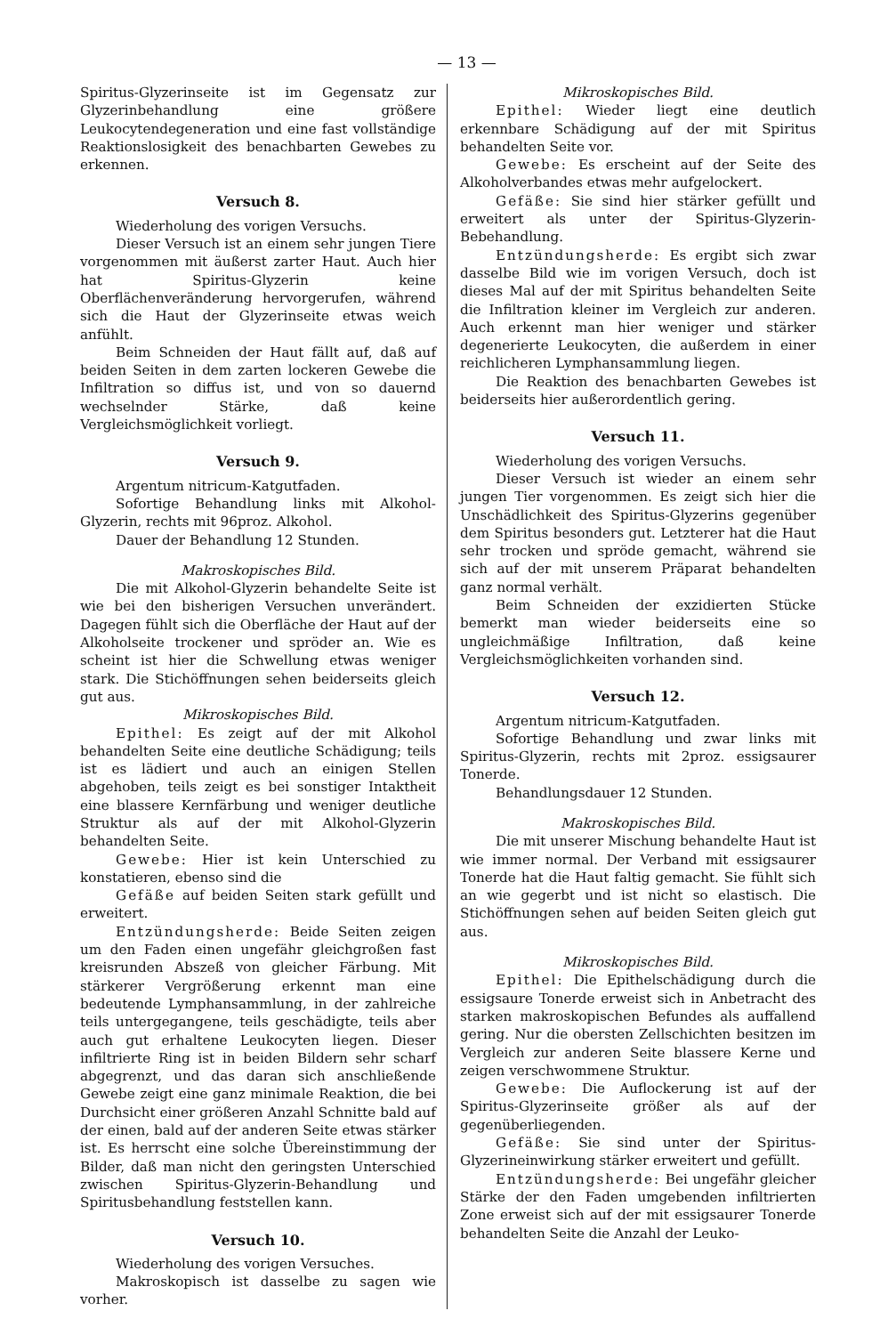— 13 —
Spiritus-Glyzerinseite ist im Gegensatz zur Glyzerinbehandlung eine größere Leukocytendegeneration und eine fast vollständige Reaktionslosigkeit des benachbarten Gewebes zu erkennen.
Versuch 8.
Wiederholung des vorigen Versuchs.
Dieser Versuch ist an einem sehr jungen Tiere vorgenommen mit äußerst zarter Haut. Auch hier hat Spiritus-Glyzerin keine Oberflächenveränderung hervorgerufen, während sich die Haut der Glyzerinseite etwas weich anfühlt.
Beim Schneiden der Haut fällt auf, daß auf beiden Seiten in dem zarten lockeren Gewebe die Infiltration so diffus ist, und von so dauernd wechselnder Stärke, daß keine Vergleichsmöglichkeit vorliegt.
Versuch 9.
Argentum nitricum-Katgutfaden.
Sofortige Behandlung links mit Alkohol-Glyzerin, rechts mit 96proz. Alkohol.
Dauer der Behandlung 12 Stunden.
Makroskopisches Bild.
Die mit Alkohol-Glyzerin behandelte Seite ist wie bei den bisherigen Versuchen unverändert. Dagegen fühlt sich die Oberfläche der Haut auf der Alkoholseite trockener und spröder an. Wie es scheint ist hier die Schwellung etwas weniger stark. Die Stichöffnungen sehen beiderseits gleich gut aus.
Mikroskopisches Bild.
Epithel: Es zeigt auf der mit Alkohol behandelten Seite eine deutliche Schädigung; teils ist es lädiert und auch an einigen Stellen abgehoben, teils zeigt es bei sonstiger Intaktheit eine blassere Kernfärbung und weniger deutliche Struktur als auf der mit Alkohol-Glyzerin behandelten Seite.
Gewebe: Hier ist kein Unterschied zu konstatieren, ebenso sind die
Gefäße auf beiden Seiten stark gefüllt und erweitert.
Entzündungsherde: Beide Seiten zeigen um den Faden einen ungefähr gleichgroßen fast kreisrunden Abszeß von gleicher Färbung. Mit stärkerer Vergrößerung erkennt man eine bedeutende Lymphansammlung, in der zahlreiche teils untergegangene, teils geschädigte, teils aber auch gut erhaltene Leukocyten liegen. Dieser infiltrierte Ring ist in beiden Bildern sehr scharf abgegrenzt, und das daran sich anschließende Gewebe zeigt eine ganz minimale Reaktion, die bei Durchsicht einer größeren Anzahl Schnitte bald auf der einen, bald auf der anderen Seite etwas stärker ist. Es herrscht eine solche Übereinstimmung der Bilder, daß man nicht den geringsten Unterschied zwischen Spiritus-Glyzerin-Behandlung und Spiritusbehandlung feststellen kann.
Versuch 10.
Wiederholung des vorigen Versuches.
Makroskopisch ist dasselbe zu sagen wie vorher.
Mikroskopisches Bild.
Epithel: Wieder liegt eine deutlich erkennbare Schädigung auf der mit Spiritus behandelten Seite vor.
Gewebe: Es erscheint auf der Seite des Alkoholverbandes etwas mehr aufgelockert.
Gefäße: Sie sind hier stärker gefüllt und erweitert als unter der Spiritus-Glyzerin-Bebehandlung.
Entzündungsherde: Es ergibt sich zwar dasselbe Bild wie im vorigen Versuch, doch ist dieses Mal auf der mit Spiritus behandelten Seite die Infiltration kleiner im Vergleich zur anderen. Auch erkennt man hier weniger und stärker degenerierte Leukocyten, die außerdem in einer reichlicheren Lymphansammlung liegen.
Die Reaktion des benachbarten Gewebes ist beiderseits hier außerordentlich gering.
Versuch 11.
Wiederholung des vorigen Versuchs.
Dieser Versuch ist wieder an einem sehr jungen Tier vorgenommen. Es zeigt sich hier die Unschädlichkeit des Spiritus-Glyzerins gegenüber dem Spiritus besonders gut. Letzterer hat die Haut sehr trocken und spröde gemacht, während sie sich auf der mit unserem Präparat behandelten ganz normal verhält.
Beim Schneiden der exzidierten Stücke bemerkt man wieder beiderseits eine so ungleichmäßige Infiltration, daß keine Vergleichsmöglichkeiten vorhanden sind.
Versuch 12.
Argentum nitricum-Katgutfaden.
Sofortige Behandlung und zwar links mit Spiritus-Glyzerin, rechts mit 2proz. essigsaurer Tonerde.
Behandlungsdauer 12 Stunden.
Makroskopisches Bild.
Die mit unserer Mischung behandelte Haut ist wie immer normal. Der Verband mit essigsaurer Tonerde hat die Haut faltig gemacht. Sie fühlt sich an wie gegerbt und ist nicht so elastisch. Die Stichöffnungen sehen auf beiden Seiten gleich gut aus.
Mikroskopisches Bild.
Epithel: Die Epithelschädigung durch die essigsaure Tonerde erweist sich in Anbetracht des starken makroskopischen Befundes als auffallend gering. Nur die obersten Zellschichten besitzen im Vergleich zur anderen Seite blassere Kerne und zeigen verschwommene Struktur.
Gewebe: Die Auflockerung ist auf der Spiritus-Glyzerinseite größer als auf der gegenüberliegenden.
Gefäße: Sie sind unter der Spiritus-Glyzerineinwirkung stärker erweitert und gefüllt.
Entzündungsherde: Bei ungefähr gleicher Stärke der den Faden umgebenden infiltrierten Zone erweist sich auf der mit essigsaurer Tonerde behandelten Seite die Anzahl der Leuko-